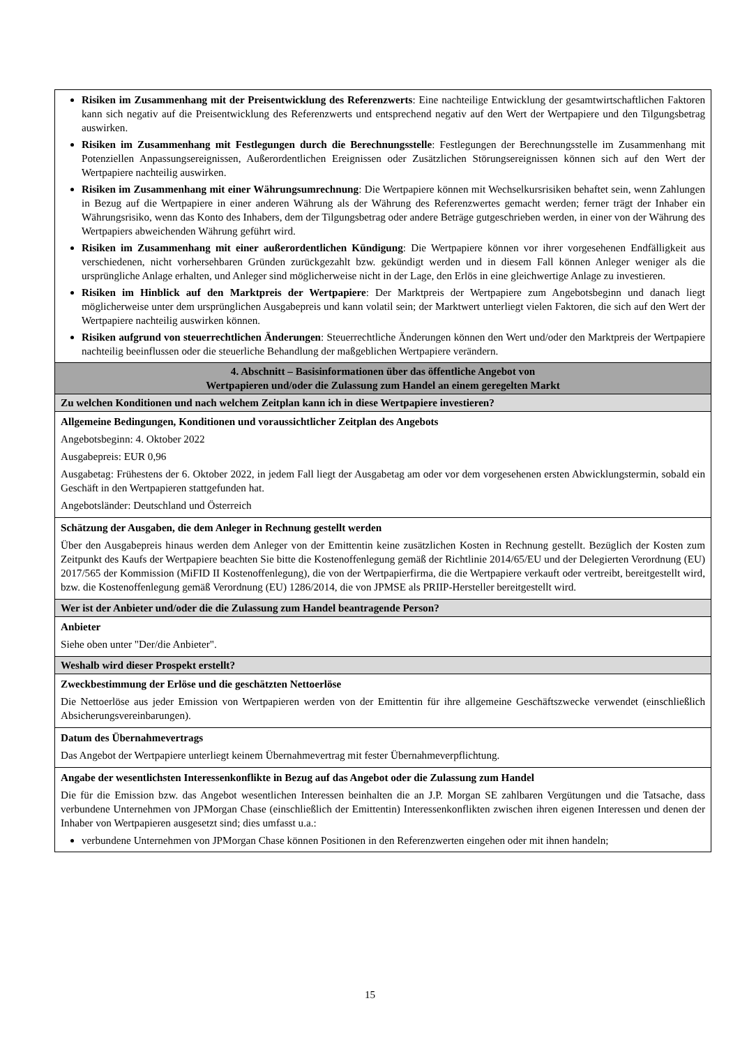| Risiken im Zusammenhang mit der Preisentwicklung des Referenzwerts : Eine nachteilige Entwicklung der gesamtwirtschaftlichen Faktoren kann sich negativ auf die Preisentwicklung des Referenzwerts und entsprechend negativ auf den Wert der Wertpapiere und den Tilgungsbetrag auswirken. Risiken im Zusammenhang mit Festlegungen durch die Berechnungsstelle : Festlegungen der Berechnungsstelle im Zusammenhang mit Potenziellen Anpassungsereignissen, Außerordentlichen Ereignissen oder Zusätzlichen Störungsereignissen können sich auf den Wert der Wertpapiere nachteilig auswirken. Risiken im Zusammenhang mit einer Währungsumrechnung : Die Wertpapiere können mit Wechselkursrisiken behaftet sein, wenn Zahlungen in Bezug auf die Wertpapiere in einer anderen Währung als der Währung des Referenzwertes gemacht werden; ferner trägt der Inhaber ein Währungsrisiko, wenn das Konto des Inhabers, dem der Tilgungsbetrag oder andere Beträge gutgeschrieben werden, in einer von der Währung des Wertpapiers abweichenden Währung geführt wird. Risiken im Zusammenhang mit einer außerordentlichen Kündigung : Die Wertpapiere können vor ihrer vorgesehenen Endfälligkeit aus verschiedenen, nicht vorhersehbaren Gründen zurückgezahlt bzw. gekündigt werden und in diesem Fall können Anleger weniger als die ursprüngliche Anlage erhalten, und Anleger sind möglicherweise nicht in der Lage, den Erlös in eine gleichwertige Anlage zu investieren. Risiken im Hinblick auf den Marktpreis der Wertpapiere : Der Marktpreis der Wertpapiere zum Angebotsbeginn und danach liegt möglicherweise unter dem ursprünglichen Ausgabepreis und kann volatil sein; der Marktwert unterliegt vielen Faktoren, die sich auf den Wert der Wertpapiere nachteilig auswirken können. Risiken aufgrund von steuerrechtlichen Änderungen : Steuerrechtliche Änderungen können den Wert und/oder den Marktpreis der Wertpapiere nachteilig beeinflussen oder die steuerliche Behandlung der maßgeblichen Wertpapiere verändern. |
| 4. Abschnitt – Basisinformationen über das öffentliche Angebot von Wertpapieren und/oder die Zulassung zum Handel an einem geregelten Markt |
| Zu welchen Konditionen und nach welchem Zeitplan kann ich in diese Wertpapiere investieren? |
| Allgemeine Bedingungen, Konditionen und voraussichtlicher Zeitplan des Angebots Angebotsbeginn: 4. Oktober 2022 Ausgabepreis: EUR 0,96 Ausgabetag: Frühestens der 6. Oktober 2022, in jedem Fall liegt der Ausgabetag am oder vor dem vorgesehenen ersten Abwicklungstermin, sobald ein Geschäft in den Wertpapieren stattgefunden hat. Angebotsländer: Deutschland und Österreich |
| Schätzung der Ausgaben, die dem Anleger in Rechnung gestellt werden Über den Ausgabepreis hinaus werden dem Anleger von der Emittentin keine zusätzlichen Kosten in Rechnung gestellt. Bezüglich der Kosten zum Zeitpunkt des Kaufs der Wertpapiere beachten Sie bitte die Kostenoffenlegung gemäß der Richtlinie 2014/65/EU und der Delegierten Verordnung (EU) 2017/565 der Kommission (MiFID II Kostenoffenlegung), die von der Wertpapierfirma, die die Wertpapiere verkauft oder vertreibt, bereitgestellt wird, bzw. die Kostenoffenlegung gemäß Verordnung (EU) 1286/2014, die von JPMSE als PRIIP-Hersteller bereitgestellt wird. |
| Wer ist der Anbieter und/oder die die Zulassung zum Handel beantragende Person? |
| Anbieter Siehe oben unter "Der/die Anbieter". |
| Weshalb wird dieser Prospekt erstellt? |
| Zweckbestimmung der Erlöse und die geschätzten Nettoerlöse Die Nettoerlöse aus jeder Emission von Wertpapieren werden von der Emittentin für ihre allgemeine Geschäftszwecke verwendet (einschließlich Absicherungsvereinbarungen). |
| Datum des Übernahmevertrags Das Angebot der Wertpapiere unterliegt keinem Übernahmevertrag mit fester Übernahmeverpflichtung. |
| Angabe der wesentlichsten Interessenkonflikte in Bezug auf das Angebot oder die Zulassung zum Handel Die für die Emission bzw. das Angebot wesentlichen Interessen beinhalten die an J.P. Morgan SE zahlbaren Vergütungen und die Tatsache, dass verbundene Unternehmen von JPMorgan Chase (einschließlich der Emittentin) Interessenkonflikten zwischen ihren eigenen Interessen und denen der Inhaber von Wertpapieren ausgesetzt sind; dies umfasst u.a.: verbundene Unternehmen von JPMorgan Chase können Positionen in den Referenzwerten eingehen oder mit ihnen handeln; |
15